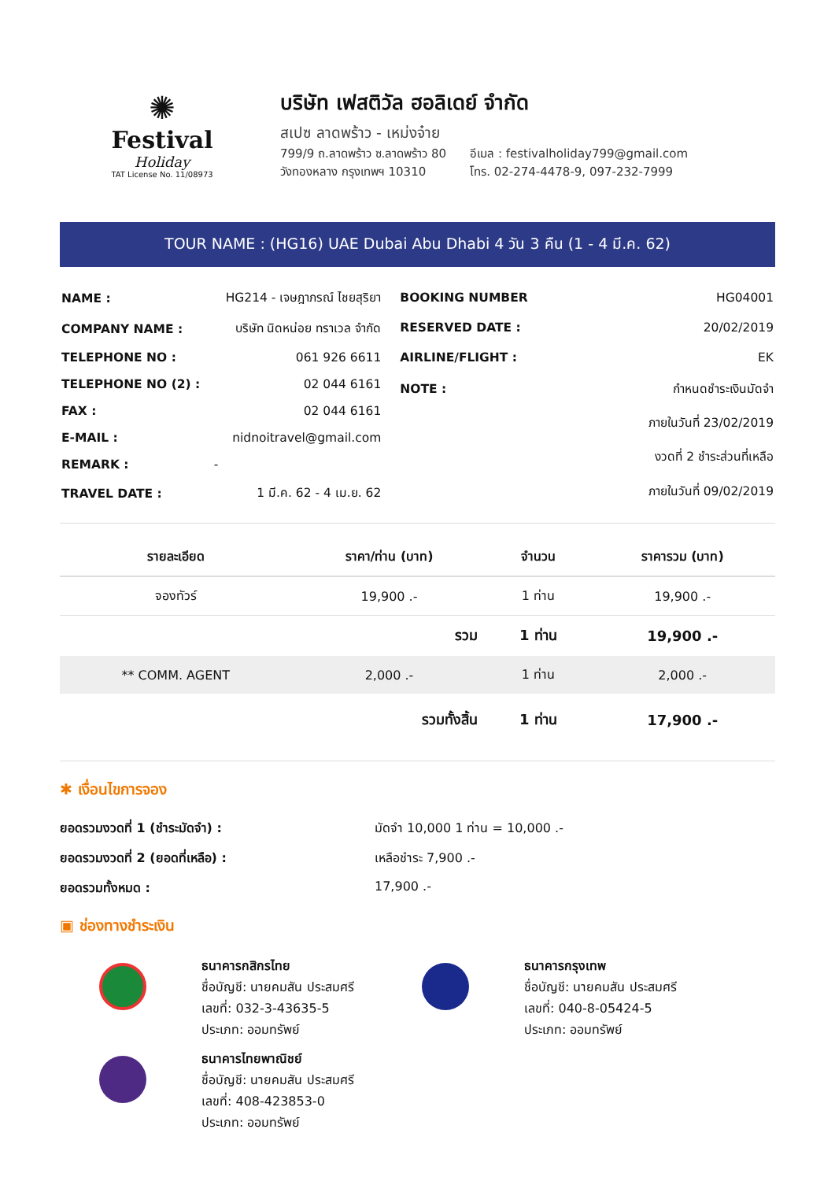✺
Festival
Holiday
TAT License No. 11/08973
บริษัท เฟสติวัล ฮอลิเดย์ จำกัด
สเปซ ลาดพร้าว - เหม่งจ๋าย
799/9 ถ.ลาดพร้าว ซ.ลาดพร้าว 80
วังทองหลาง กรุงเทพฯ 10310
อีเมล : festivalholiday799@gmail.com
โทร. 02-274-4478-9, 097-232-7999
TOUR NAME : (HG16) UAE Dubai Abu Dhabi 4 วัน 3 คืน (1 - 4 มี.ค. 62)
| NAME : | HG214 - เจษฎาภรณ์ ไชยสุริยา |
| COMPANY NAME : | บริษัท นิดหน่อย ทราเวล จำกัด |
| TELEPHONE NO : | 061 926 6611 |
| TELEPHONE NO (2) : | 02 044 6161 |
| FAX : | 02 044 6161 |
| E-MAIL : | nidnoitravel@gmail.com |
| REMARK : | - |
| TRAVEL DATE : | 1 มี.ค. 62 - 4 เม.ย. 62 |
| BOOKING NUMBER | HG04001 |
| RESERVED DATE : | 20/02/2019 |
| AIRLINE/FLIGHT : | EK |
| NOTE : | กำหนดชำระเงินมัดจำ |
| | ภายในวันที่ 23/02/2019 |
| | งวดที่ 2 ชำระส่วนที่เหลือ |
| | ภายในวันที่ 09/02/2019 |
| รายละเอียด | ราคา/ท่าน (บาท) | จำนวน | ราคารวม (บาท) |
| --- | --- | --- | --- |
| จองทัวร์ | 19,900 .- | 1 ท่าน | 19,900 .- |
| | รวม | 1 ท่าน | 19,900 .- |
| ** COMM. AGENT | 2,000 .- | 1 ท่าน | 2,000 .- |
| | รวมทั้งสิ้น | 1 ท่าน | 17,900 .- |
✱ เงื่อนไขการจอง
ยอดรวมงวดที่ 1 (ชำระมัดจำ) : มัดจำ 10,000 1 ท่าน = 10,000 .- ยอดรวมงวดที่ 2 (ยอดที่เหลือ) : เหลือชำระ 7,900 .- ยอดรวมทั้งหมด : 17,900 .-
▣ ช่องทางชำระเงิน
ธนาคารกสิกรไทย
ชื่อบัญชี: นายคมสัน ประสมศรี
เลขที่: 032-3-43635-5
ประเภท: ออมทรัพย์
ธนาคารกรุงเทพ
ชื่อบัญชี: นายคมสัน ประสมศรี
เลขที่: 040-8-05424-5
ประเภท: ออมทรัพย์
ธนาคารไทยพาณิชย์
ชื่อบัญชี: นายคมสัน ประสมศรี
เลขที่: 408-423853-0
ประเภท: ออมทรัพย์